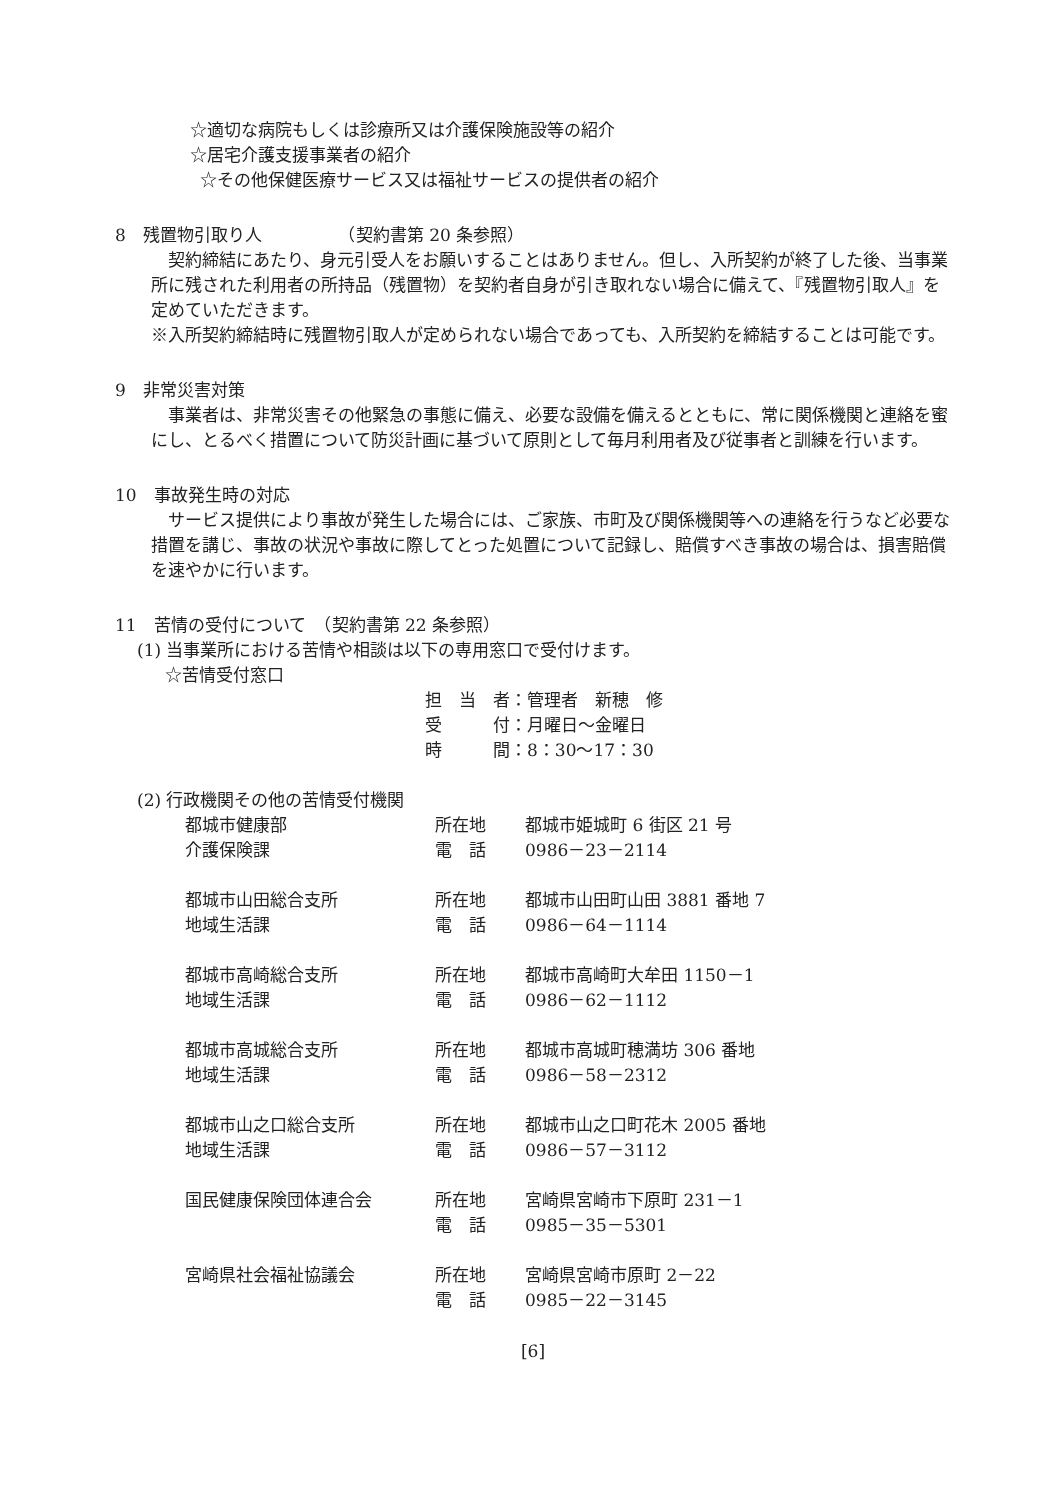☆適切な病院もしくは診療所又は介護保険施設等の紹介
☆居宅介護支援事業者の紹介
☆その他保健医療サービス又は福祉サービスの提供者の紹介
8　残置物引取り人　　　　　（契約書第 20 条参照）
　契約締結にあたり、身元引受人をお願いすることはありません。但し、入所契約が終了した後、当事業所に残された利用者の所持品（残置物）を契約者自身が引き取れない場合に備えて、『残置物引取人』を定めていただきます。
※入所契約締結時に残置物引取人が定められない場合であっても、入所契約を締結することは可能です。
9　非常災害対策
　事業者は、非常災害その他緊急の事態に備え、必要な設備を備えるとともに、常に関係機関と連絡を蜜にし、とるべく措置について防災計画に基づいて原則として毎月利用者及び従事者と訓練を行います。
10　事故発生時の対応
　サービス提供により事故が発生した場合には、ご家族、市町及び関係機関等への連絡を行うなど必要な措置を講じ、事故の状況や事故に際してとった処置について記録し、賠償すべき事故の場合は、損害賠償を速やかに行います。
11　苦情の受付について　（契約書第 22 条参照）
(1) 当事業所における苦情や相談は以下の専用窓口で受付けます。
☆苦情受付窓口
| 担 当 者：管理者 新穂 修 |
| 受 付：月曜日～金曜日 |
| 時 間：8：30～17：30 |
(2) 行政機関その他の苦情受付機関
| 都城市健康部 | 所在地 | 都城市姫城町 6 街区 21 号 |
| 介護保険課 | 電 話 | 0986－23－2114 |
| 都城市山田総合支所 | 所在地 | 都城市山田町山田 3881 番地 7 |
| 地域生活課 | 電 話 | 0986－64－1114 |
| 都城市高崎総合支所 | 所在地 | 都城市高崎町大牟田 1150－1 |
| 地域生活課 | 電 話 | 0986－62－1112 |
| 都城市高城総合支所 | 所在地 | 都城市高城町穂満坊 306 番地 |
| 地域生活課 | 電 話 | 0986－58－2312 |
| 都城市山之口総合支所 | 所在地 | 都城市山之口町花木 2005 番地 |
| 地域生活課 | 電 話 | 0986－57－3112 |
| 国民健康保険団体連合会 | 所在地 | 宮崎県宮崎市下原町 231－1 |
| | 電 話 | 0985－35－5301 |
| 宮崎県社会福祉協議会 | 所在地 | 宮崎県宮崎市原町 2－22 |
| | 電 話 | 0985－22－3145 |
[6]